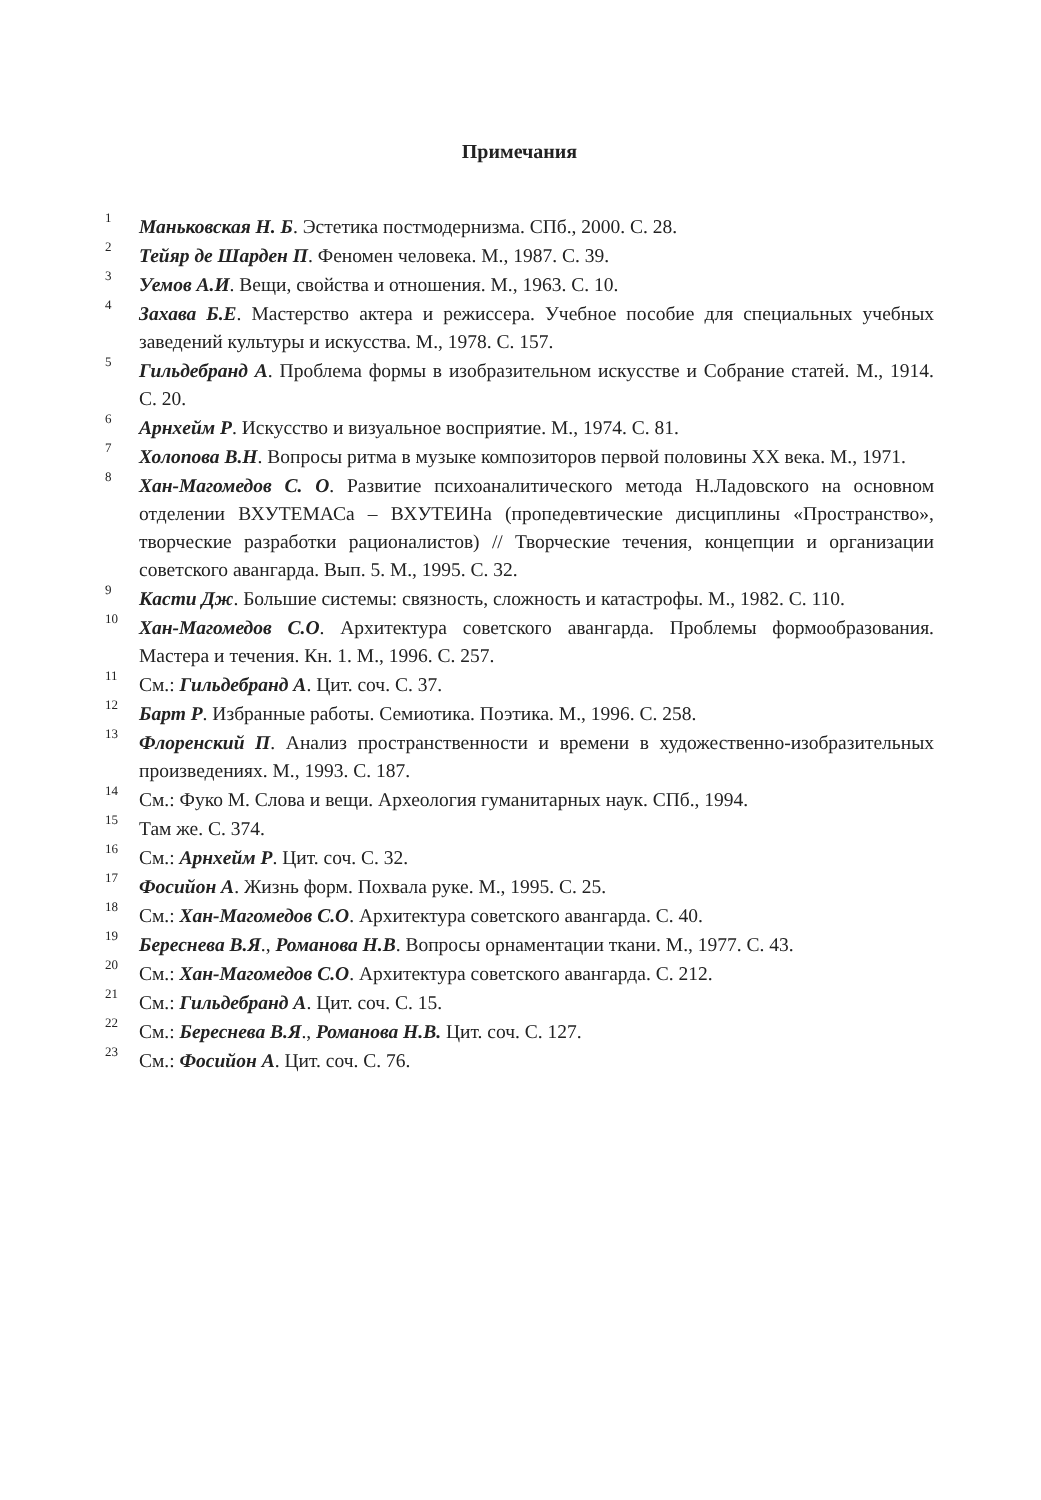Примечания
<sup>1</sup> Маньковская Н. Б. Эстетика постмодернизма. СПб., 2000. С. 28.
<sup>2</sup> Тейяр де Шарден П. Феномен человека. М., 1987. С. 39.
<sup>3</sup> Уемов А.И. Вещи, свойства и отношения. М., 1963. С. 10.
<sup>4</sup> Захава Б.Е. Мастерство актера и режиссера. Учебное пособие для специальных учебных заведений культуры и искусства. М., 1978. С. 157.
<sup>5</sup> Гильдебранд А. Проблема формы в изобразительном искусстве и Собрание статей. М., 1914. С. 20.
<sup>6</sup> Арнхейм Р. Искусство и визуальное восприятие. М., 1974. С. 81.
<sup>7</sup> Холопова В.Н. Вопросы ритма в музыке композиторов первой половины XX века. М., 1971.
<sup>8</sup> Хан-Магомедов С. О. Развитие психоаналитического метода Н.Ладовского на основном отделении ВХУТЕМАСа – ВХУТЕИНа (пропедевтические дисциплины «Пространство», творческие разработки рационалистов) // Творческие течения, концепции и организации советского авангарда. Вып. 5. М., 1995. С. 32.
<sup>9</sup> Касти Дж. Большие системы: связность, сложность и катастрофы. М., 1982. С. 110.
<sup>10</sup> Хан-Магомедов С.О. Архитектура советского авангарда. Проблемы формообразования. Мастера и течения. Кн. 1. М., 1996. С. 257.
<sup>11</sup> См.: Гильдебранд А. Цит. соч. С. 37.
<sup>12</sup> Барт Р. Избранные работы. Семиотика. Поэтика. М., 1996. С. 258.
<sup>13</sup> Флоренский П. Анализ пространственности и времени в художественно-изобразительных произведениях. М., 1993. С. 187.
<sup>14</sup> См.: Фуко М. Слова и вещи. Археология гуманитарных наук. СПб., 1994.
<sup>15</sup> Там же. С. 374.
<sup>16</sup> См.: Арнхейм Р. Цит. соч. С. 32.
<sup>17</sup> Фосийон А. Жизнь форм. Похвала руке. М., 1995. С. 25.
<sup>18</sup> См.: Хан-Магомедов С.О. Архитектура советского авангарда. С. 40.
<sup>19</sup> Береснева В.Я., Романова Н.В. Вопросы орнаментации ткани. М., 1977. С. 43.
<sup>20</sup> См.: Хан-Магомедов С.О. Архитектура советского авангарда. С. 212.
<sup>21</sup> См.: Гильдебранд А. Цит. соч. С. 15.
<sup>22</sup> См.: Береснева В.Я., Романова Н.В. Цит. соч. С. 127.
<sup>23</sup> См.: Фосийон А. Цит. соч. С. 76.